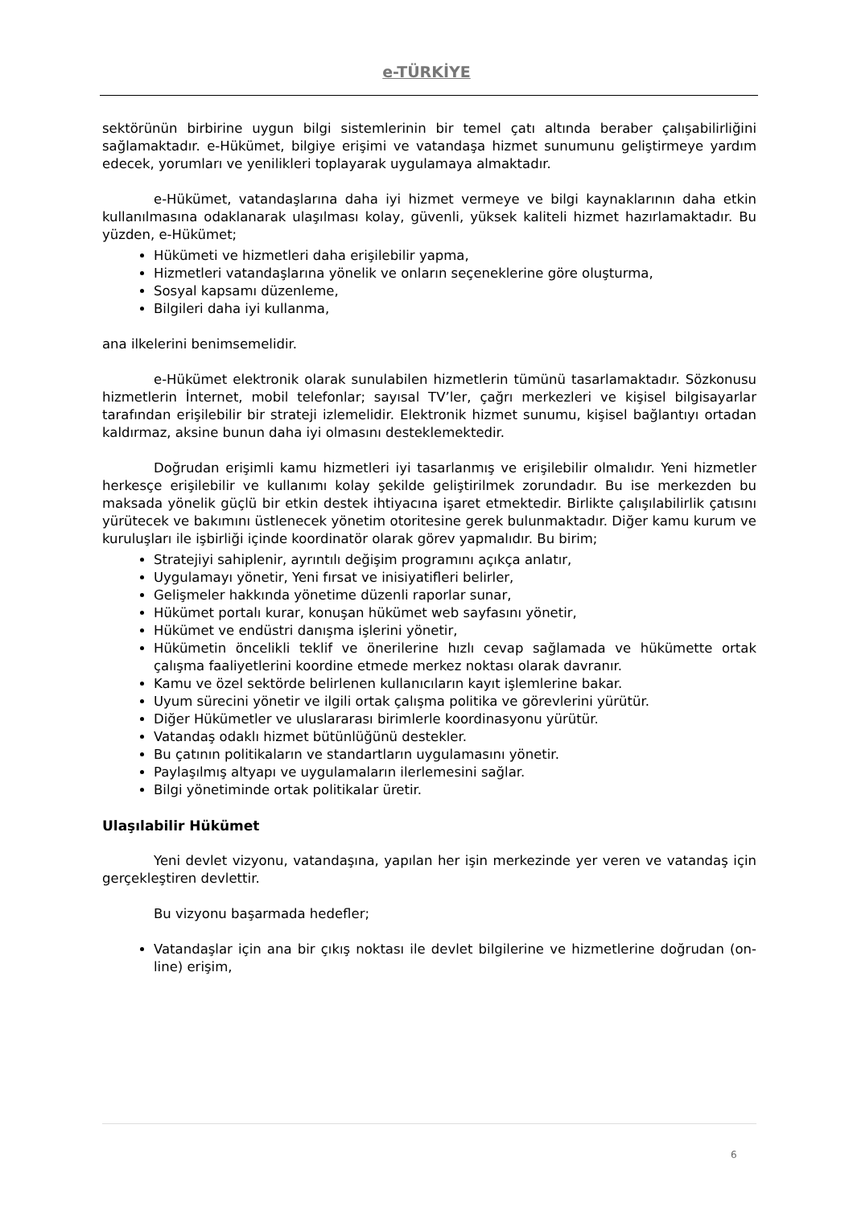e-TÜRKİYE
sektörünün birbirine uygun bilgi sistemlerinin bir temel çatı altında beraber çalışabilirliğini sağlamaktadır. e-Hükümet, bilgiye erişimi ve vatandaşa hizmet sunumunu geliştirmeye yardım edecek, yorumları ve yenilikleri toplayarak uygulamaya almaktadır.
e-Hükümet, vatandaşlarına daha iyi hizmet vermeye ve bilgi kaynaklarının daha etkin kullanılmasına odaklanarak ulaşılması kolay, güvenli, yüksek kaliteli hizmet hazırlamaktadır. Bu yüzden, e-Hükümet;
Hükümeti ve hizmetleri daha erişilebilir yapma,
Hizmetleri vatandaşlarına yönelik ve onların seçeneklerine göre oluşturma,
Sosyal kapsamı düzenleme,
Bilgileri daha iyi kullanma,
ana ilkelerini benimsemelidir.
e-Hükümet elektronik olarak sunulabilen hizmetlerin tümünü tasarlamaktadır. Sözkonusu hizmetlerin İnternet, mobil telefonlar; sayısal TV’ler, çağrı merkezleri ve kişisel bilgisayarlar tarafından erişilebilir bir strateji izlemelidir. Elektronik hizmet sunumu, kişisel bağlantıyı ortadan kaldırmaz, aksine bunun daha iyi olmasını desteklemektedir.
Doğrudan erişimli kamu hizmetleri iyi tasarlanmış ve erişilebilir olmalıdır. Yeni hizmetler herkesçe erişilebilir ve kullanımı kolay şekilde geliştirilmek zorundadır. Bu ise merkezden bu maksada yönelik güçlü bir etkin destek ihtiyacına işaret etmektedir. Birlikte çalışılabilirlik çatısını yürütecek ve bakımını üstlenecek yönetim otoritesine gerek bulunmaktadır. Diğer kamu kurum ve kuruluşları ile işbirliği içinde koordinatör olarak görev yapmalıdır. Bu birim;
Stratejiyi sahiplenir, ayrıntılı değişim programını açıkça anlatır,
Uygulamayı yönetir, Yeni fırsat ve inisiyatifleri belirler,
Gelişmeler hakkında yönetime düzenli raporlar sunar,
Hükümet portalı kurar, konuşan hükümet web sayfasını yönetir,
Hükümet ve endüstri danışma işlerini yönetir,
Hükümetin öncelikli teklif ve önerilerine hızlı cevap sağlamada ve hükümette ortak çalışma faaliyetlerini koordine etmede merkez noktası olarak davranır.
Kamu ve özel sektörde belirlenen kullanıcıların kayıt işlemlerine bakar.
Uyum sürecini yönetir ve ilgili ortak çalışma politika ve görevlerini yürütür.
Diğer Hükümetler ve uluslararası birimlerle koordinasyonu yürütür.
Vatandaş odaklı hizmet bütünlüğünü destekler.
Bu çatının politikaların ve standartların uygulamasını yönetir.
Paylaşılmış altyapı ve uygulamaların ilerlemesini sağlar.
Bilgi yönetiminde ortak politikalar üretir.
Ulaşılabilir Hükümet
Yeni devlet vizyonu, vatandaşına, yapılan her işin merkezinde yer veren ve vatandaş için gerçekleştiren devlettir.
Bu vizyonu başarmada hedefler;
Vatandaşlar için ana bir çıkış noktası ile devlet bilgilerine ve hizmetlerine doğrudan (on-line) erişim,
6